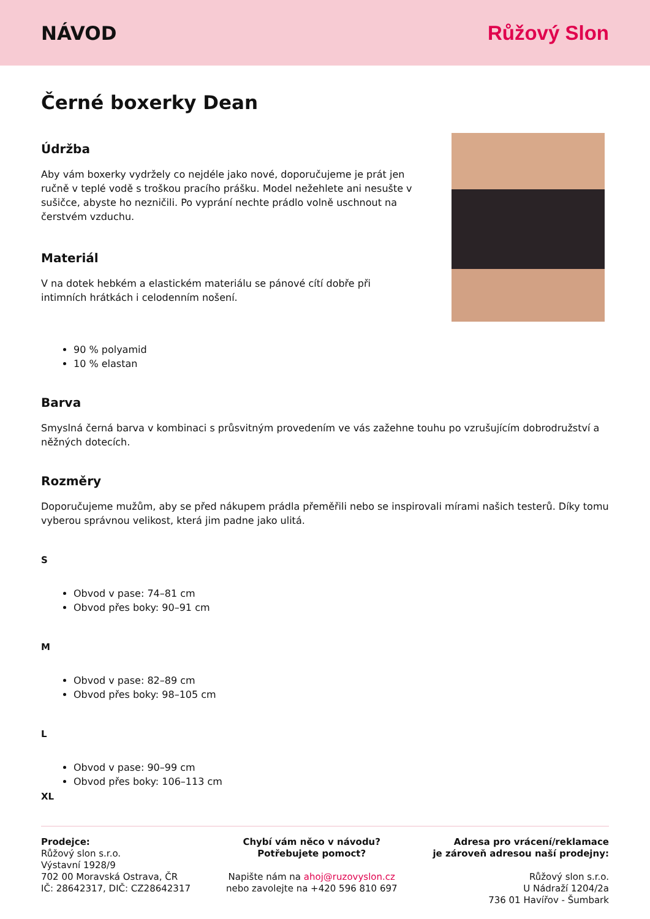NÁVOD Růžový Slon
Černé boxerky Dean
Údržba
Aby vám boxerky vydržely co nejdéle jako nové, doporučujeme je prát jen ručně v teplé vodě s troškou pracího prášku. Model nežehlete ani nesušte v sušičce, abyste ho nezničili. Po vyprání nechte prádlo volně uschnout na čerstvém vzduchu.
Materiál
V na dotek hebkém a elastickém materiálu se pánové cítí dobře při intimních hrátkách i celodenním nošení.
90 % polyamid
10 % elastan
Barva
Smyslná černá barva v kombinaci s průsvitným provedením ve vás zažehne touhu po vzrušujícím dobrodružství a něžných dotecích.
Rozměry
Doporučujeme mužům, aby se před nákupem prádla přeměřili nebo se inspirovali mírami našich testerů. Díky tomu vyberou správnou velikost, která jim padne jako ulitá.
S
Obvod v pase: 74–81 cm
Obvod přes boky: 90–91 cm
M
Obvod v pase: 82–89 cm
Obvod přes boky: 98–105 cm
L
Obvod v pase: 90–99 cm
Obvod přes boky: 106–113 cm
XL
Prodejce:
Růžový slon s.r.o.
Výstavní 1928/9
702 00 Moravská Ostrava, ČR
IČ: 28642317, DIČ: CZ28642317
Chybí vám něco v návodu?
Potřebujete pomoct?
Napište nám na ahoj@ruzovyslon.cz
nebo zavolejte na +420 596 810 697
Adresa pro vrácení/reklamace
je zároveň adresou naší prodejny:
Růžový slon s.r.o.
U Nádraží 1204/2a
736 01 Havířov - Šumbark